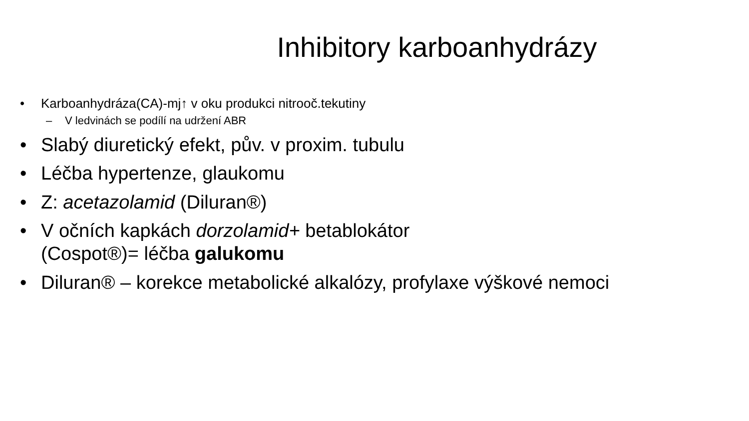Inhibitory karboanhydrázy
• Karboanhydráza(CA)-mj↑ v oku produkci nitrooč.tekutiny
– V ledvinách se podílí na udržení ABR
• Slabý diuretický efekt, pův. v proxim. tubulu
• Léčba hypertenze, glaukomu
• Z: acetazolamid (Diluran®)
• V očních kapkách dorzolamid+ betablokátor
(Cospot®)= léčba galukomu
• Diluran® – korekce metabolické alkalózy, profylaxe výškové nemoci